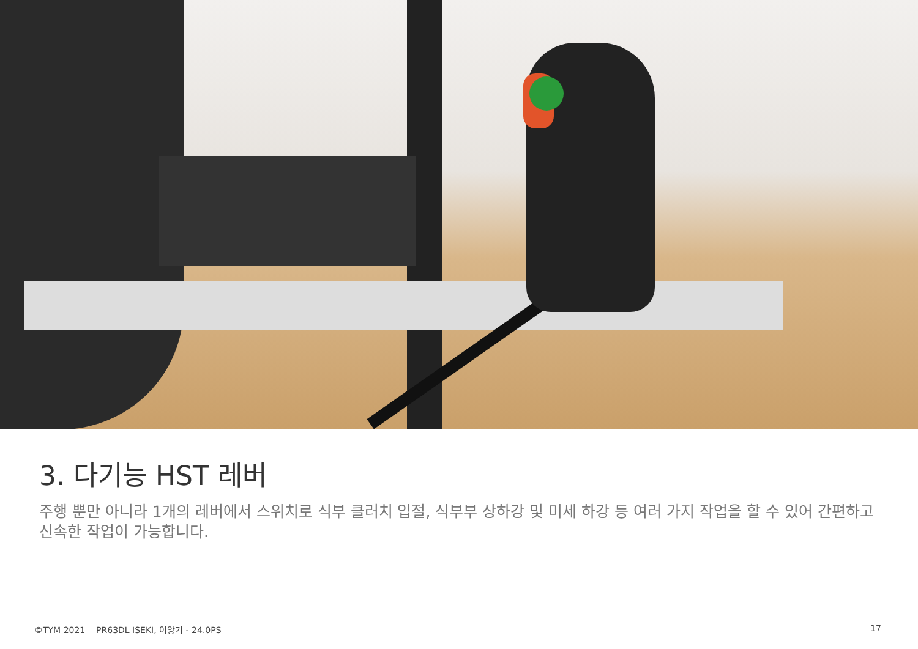3. 다기능 HST 레버
주행 뿐만 아니라 1개의 레버에서 스위치로 식부 클러치 입절, 식부부 상하강 및 미세 하강 등 여러 가지 작업을 할 수 있어 간편하고 신속한 작업이 가능합니다.
©TYM 2021 PR63DL ISEKI, 이앙기 - 24.0PS 17